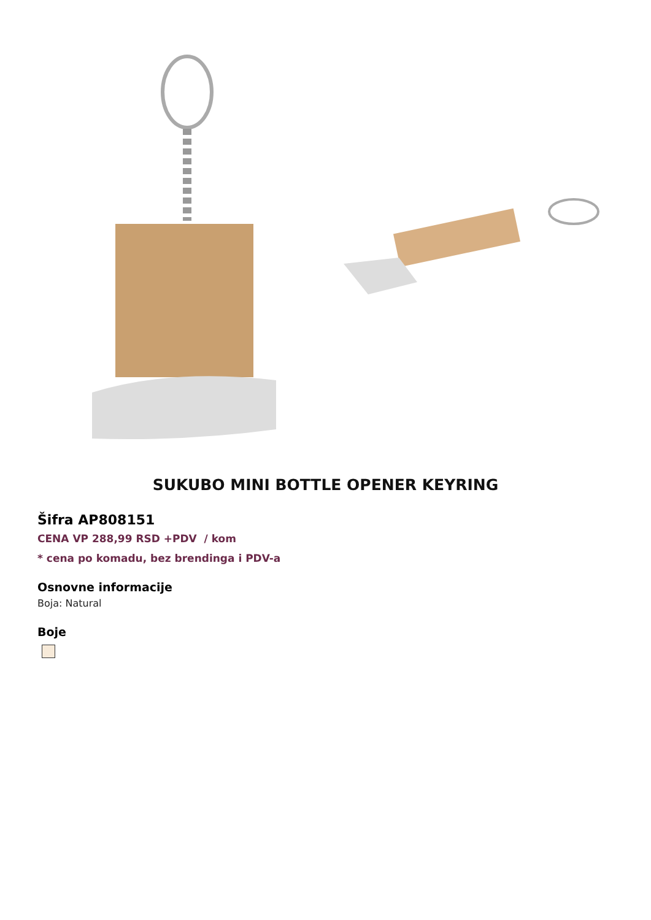SUKUBO MINI BOTTLE OPENER KEYRING
Šifra AP808151
CENA VP 288,99 RSD +PDV / kom
* cena po komadu, bez brendinga i PDV-a
Osnovne informacije
Boja: Natural
Boje